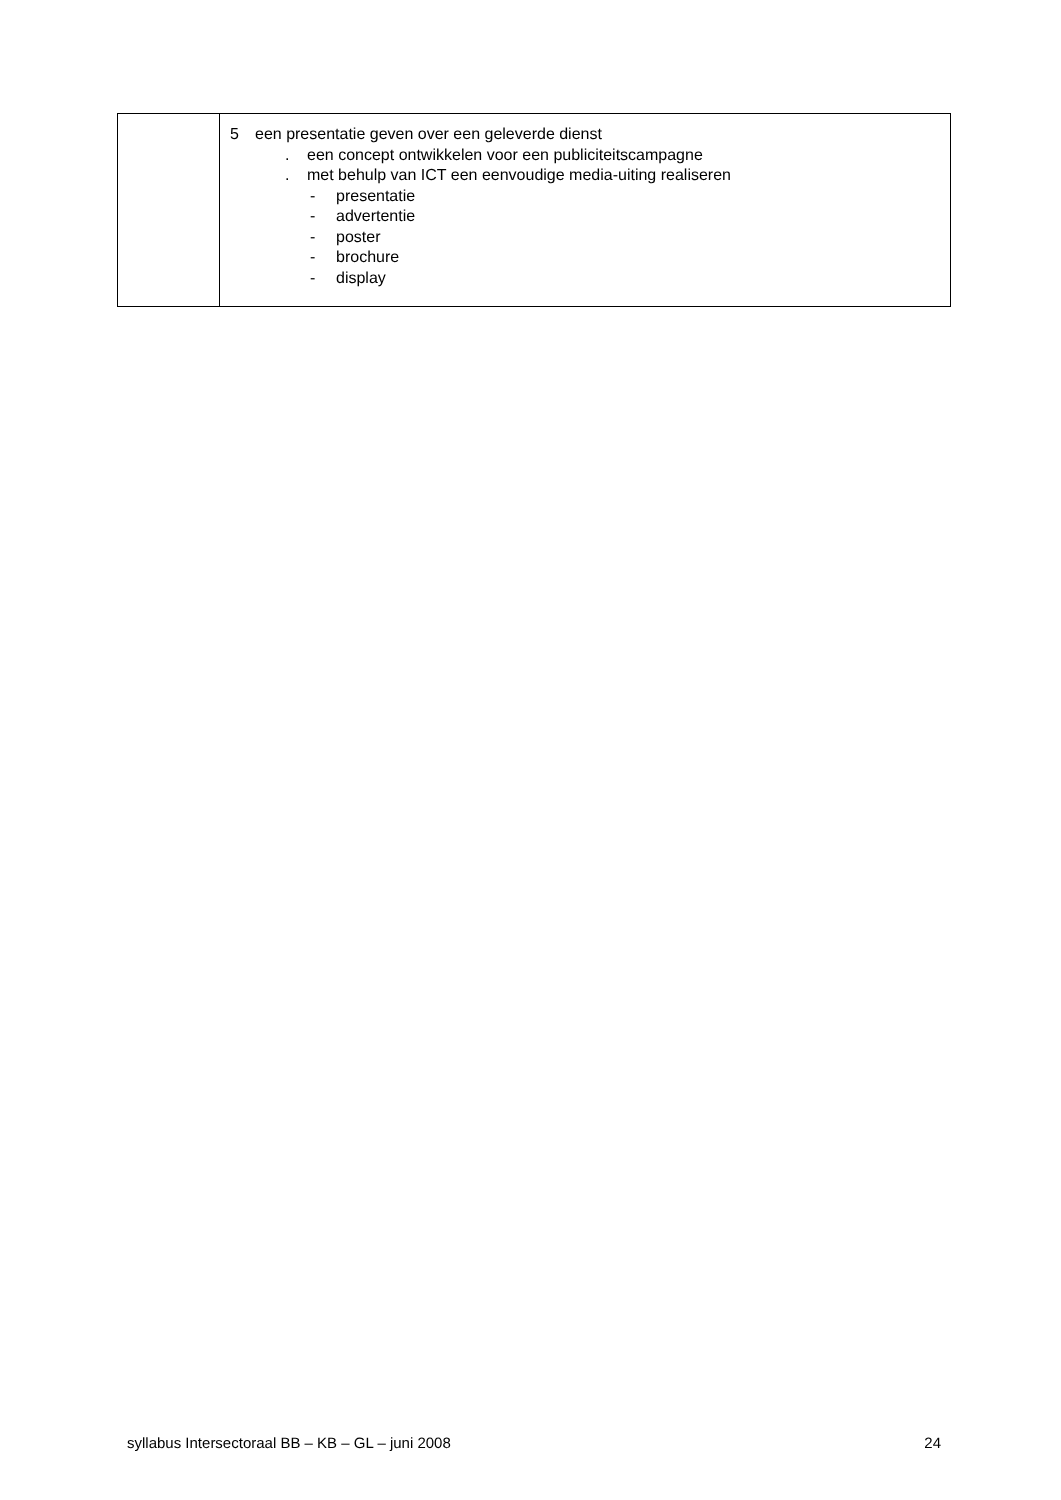| | 5 een presentatie geven over een geleverde dienst . een concept ontwikkelen voor een publiciteitscampagne . met behulp van ICT een eenvoudige media-uiting realiseren - presentatie - advertentie - poster - brochure - display |
syllabus Intersectoraal BB – KB – GL – juni 2008 24